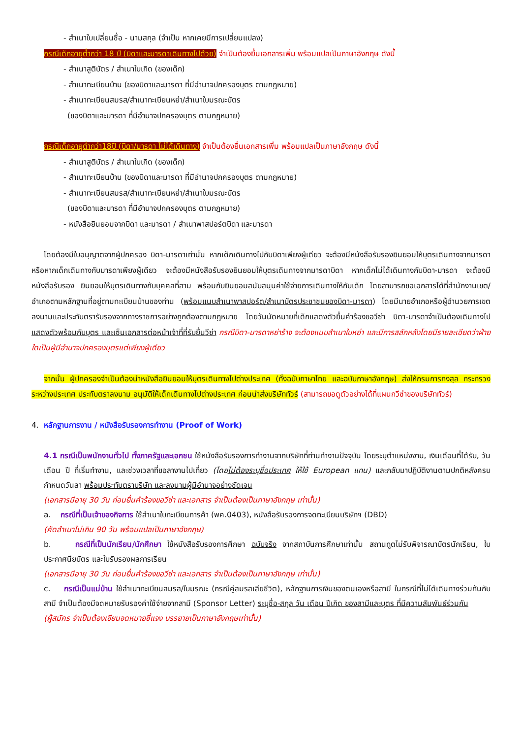- สำเนาใบเปลี่ยนชื่อ - นามสกุล (จำเป็น หากเคยมีการเปลี่ยนแปลง)
กรณีเด็กอายุต่ำกว่า 18 ปี (บิดาและมารดาเดินทางไปด้วย) จำเป็นต้องยื่นเอกสารเพิ่ม พร้อมแปลเป็นภาษาอังกฤษ ดังนี้
- สำเนาสูติบัตร / สำเนาใบเกิด (ของเด็ก)
- สำเนาทะเบียนบ้าน (ของบิดาและมารดา ที่มีอำนาจปกครองบุตร ตามกฎหมาย)
- สำเนาทะเบียนสมรส/สำเนาทะเบียนหย่า/สำเนาใบมรณะบัตร
(ของบิดาและมารดา ที่มีอำนาจปกครองบุตร ตามกฎหมาย)
กรณีเด็กอายุต่ำกว่า18ปี (บิดา/มารดา ไม่ได้เดินทาง) จำเป็นต้องยื่นเอกสารเพิ่ม พร้อมแปลเป็นภาษาอังกฤษ ดังนี้
- สำเนาสูติบัตร / สำเนาใบเกิด (ของเด็ก)
- สำเนาทะเบียนบ้าน (ของบิดาและมารดา ที่มีอำนาจปกครองบุตร ตามกฎหมาย)
- สำเนาทะเบียนสมรส/สำเนาทะเบียนหย่า/สำเนาใบมรณะบัตร
(ของบิดาและมารดา ที่มีอำนาจปกครองบุตร ตามกฎหมาย)
- หนังสือยินยอมจากบิดา และมารดา / สำเนาพาสปอร์ตบิดา และมารดา
โดยต้องมีใบอนุญาตจากผู้ปกครอง บิดา-มารดาเท่านั้น หากเด็กเดินทางไปกับบิดาเพียงผู้เดียว จะต้องมีหนังสือรับรองยินยอมให้บุตรเดินทางจากมารดา หรือหากเด็กเดินทางกับมารดาเพียงผู้เดียว จะต้องมีหนังสือรับรองยินยอมให้บุตรเดินทางจากมารดาบิดา หากเด็กไม่ได้เดินทางกับบิดา-มารดา จะต้องมีหนังสือรับรอง ยินยอมให้บุตรเดินทางกับบุคคลที่สาม พร้อมกับยินยอมสนับสนุนค่าใช้จ่ายการเดินทางให้กับเด็ก โดยสามารถขอเอกสารได้ที่สำนักงานเขต/อำเภอตามหลักฐานที่อยู่ตามทะเบียนบ้านของท่าน (พร้อมแนบสำเนาพาสปอร์ต/สำเนาบัตรประชาชนของบิดา-มารดา) โดยมีนายอำเภอหรือผู้อำนวยการเขต ลงนามและประทับตรารับรองจากทางราชการอย่างถูกต้องตามกฎหมาย โดยวันนัดหมายที่เด็กแสดงตัวยื่นคำร้องขอวีซ่า บิดา-มารดาจำเป็นต้องเดินทางไปแสดงตัวพร้อมกับบุตร และเซ็นเอกสารต่อหน้าเจ้าที่ที่รับยื่นวีซ่า กรณีบิดา-มารดาหย่าร้าง จะต้องแนบสำเนาใบหย่า และมีการสลักหลังโดยมีรายละเอียดว่าฝ่ายใดเป็นผู้มีอำนาจปกครองบุตรแต่เพียงผู้เดียว
จากนั้น ผู้ปกครองจำเป็นต้องนำหนังสือยินยอมให้บุตรเดินทางไปต่างประเทศ (ทั้งฉบับภาษาไทย และฉบับภาษาอังกฤษ) ส่งให้กรมการกงสุล กระทรวงระหว่างประเทศ ประทับตราลงนาม อนุมัติให้เด็กเดินทางไปต่างประเทศ ก่อนนำส่งบริษัททัวร์ (สามารถขอดูตัวอย่างได้ที่แผนกวีซ่าของบริษัททัวร์)
4. หลักฐานการงาน / หนังสือรับรองการทำงาน (Proof of Work)
4.1 กรณีเป็นพนักงานทั่วไป ทั้งภาครัฐและเอกชน ใช้หนังสือรับรองการทำงานจากบริษัทที่ท่านทำงานปัจจุบัน โดยระบุตำแหน่งงาน, เงินเดือนที่ได้รับ, วัน เดือน ปี ที่เริ่มทำงาน, และช่วงเวลาที่ขอลางานไปเที่ยว (โดยไม่ต้องระบุชื่อประเทศ ให้ใช้ European แทน) และกลับมาปฏิบัติงานตามปกติหลังครบกำหนดวันลา พร้อมประทับตราบริษัท และลงนามผู้มีอำนาจอย่างชัดเจน
(เอกสารมีอายุ 30 วัน ก่อนยื่นคำร้องขอวีซ่า และเอกสาร จำเป็นต้องเป็นภาษาอังกฤษ เท่านั้น)
a. กรณีที่เป็นเจ้าของกิจการ ใช้สำเนาใบทะเบียนการค้า (พค.0403), หนังสือรับรองการจดทะเบียนบริษัทฯ (DBD)
(คัดสำเนาไม่เกิน 90 วัน พร้อมแปลเป็นภาษาอังกฤษ)
b. กรณีที่เป็นนักเรียน/นักศึกษา ใช้หนังสือรับรองการศึกษา ฉบับจริง จากสถาบันการศึกษาเท่านั้น สถานทูตไม่รับพิจารณาบัตรนักเรียน, ใบประกาศนียบัตร และใบรับรองผลการเรียน
(เอกสารมีอายุ 30 วัน ก่อนยื่นคำร้องขอวีซ่า และเอกสาร จำเป็นต้องเป็นภาษาอังกฤษ เท่านั้น)
c. กรณีเป็นแม่บ้าน ใช้สำเนาทะเบียนสมรส/ใบมรณะ (กรณีคู่สมรสเสียชีวิต), หลักฐานการเงินของตนเองหรือสามี ในกรณีที่ไม่ได้เดินทางร่วมกันกับสามี จำเป็นต้องมีจดหมายรับรองค่าใช้จ่ายจากสามี (Sponsor Letter) ระบุชื่อ-สกุล วัน เดือน ปีเกิด ของสามีและบุตร ที่มีความสัมพันธ์ร่วมกัน
(ผู้สมัคร จำเป็นต้องเขียนจดหมายชี้แจง บรรยายเป็นภาษาอังกฤษเท่านั้น)